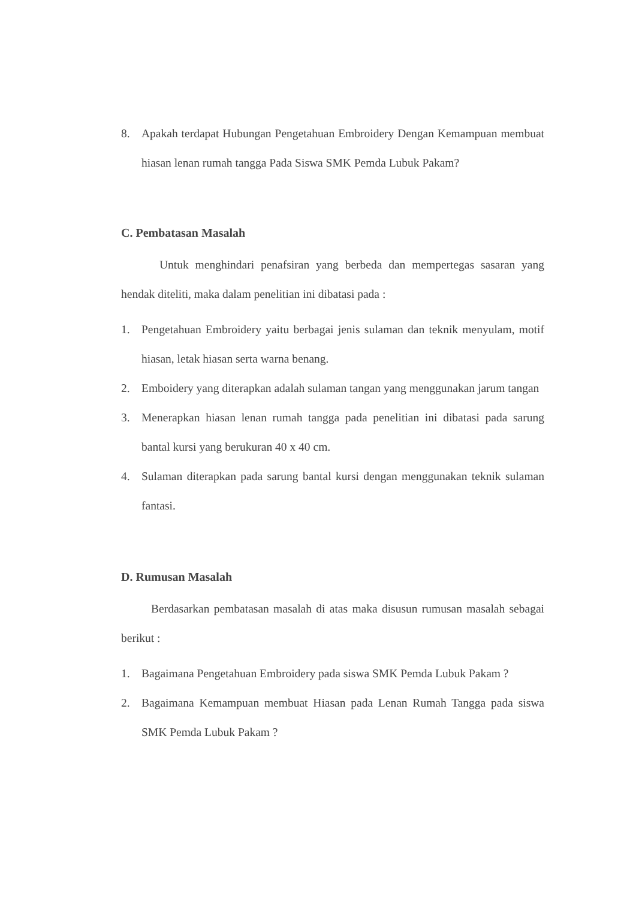8. Apakah terdapat Hubungan Pengetahuan Embroidery Dengan Kemampuan membuat hiasan lenan rumah tangga Pada Siswa SMK Pemda Lubuk Pakam?
C. Pembatasan Masalah
Untuk menghindari penafsiran yang berbeda dan mempertegas sasaran yang hendak diteliti, maka dalam penelitian ini dibatasi pada :
1. Pengetahuan Embroidery yaitu berbagai jenis sulaman dan teknik menyulam, motif hiasan, letak hiasan serta warna benang.
2. Emboidery yang diterapkan adalah sulaman tangan yang menggunakan jarum tangan
3. Menerapkan hiasan lenan rumah tangga pada penelitian ini dibatasi pada sarung bantal kursi yang berukuran 40 x 40 cm.
4. Sulaman diterapkan pada sarung bantal kursi dengan menggunakan teknik sulaman fantasi.
D. Rumusan Masalah
Berdasarkan pembatasan masalah di atas maka disusun rumusan masalah sebagai berikut :
1. Bagaimana Pengetahuan Embroidery pada siswa SMK Pemda Lubuk Pakam ?
2. Bagaimana Kemampuan membuat Hiasan pada Lenan Rumah Tangga pada siswa SMK Pemda Lubuk Pakam ?